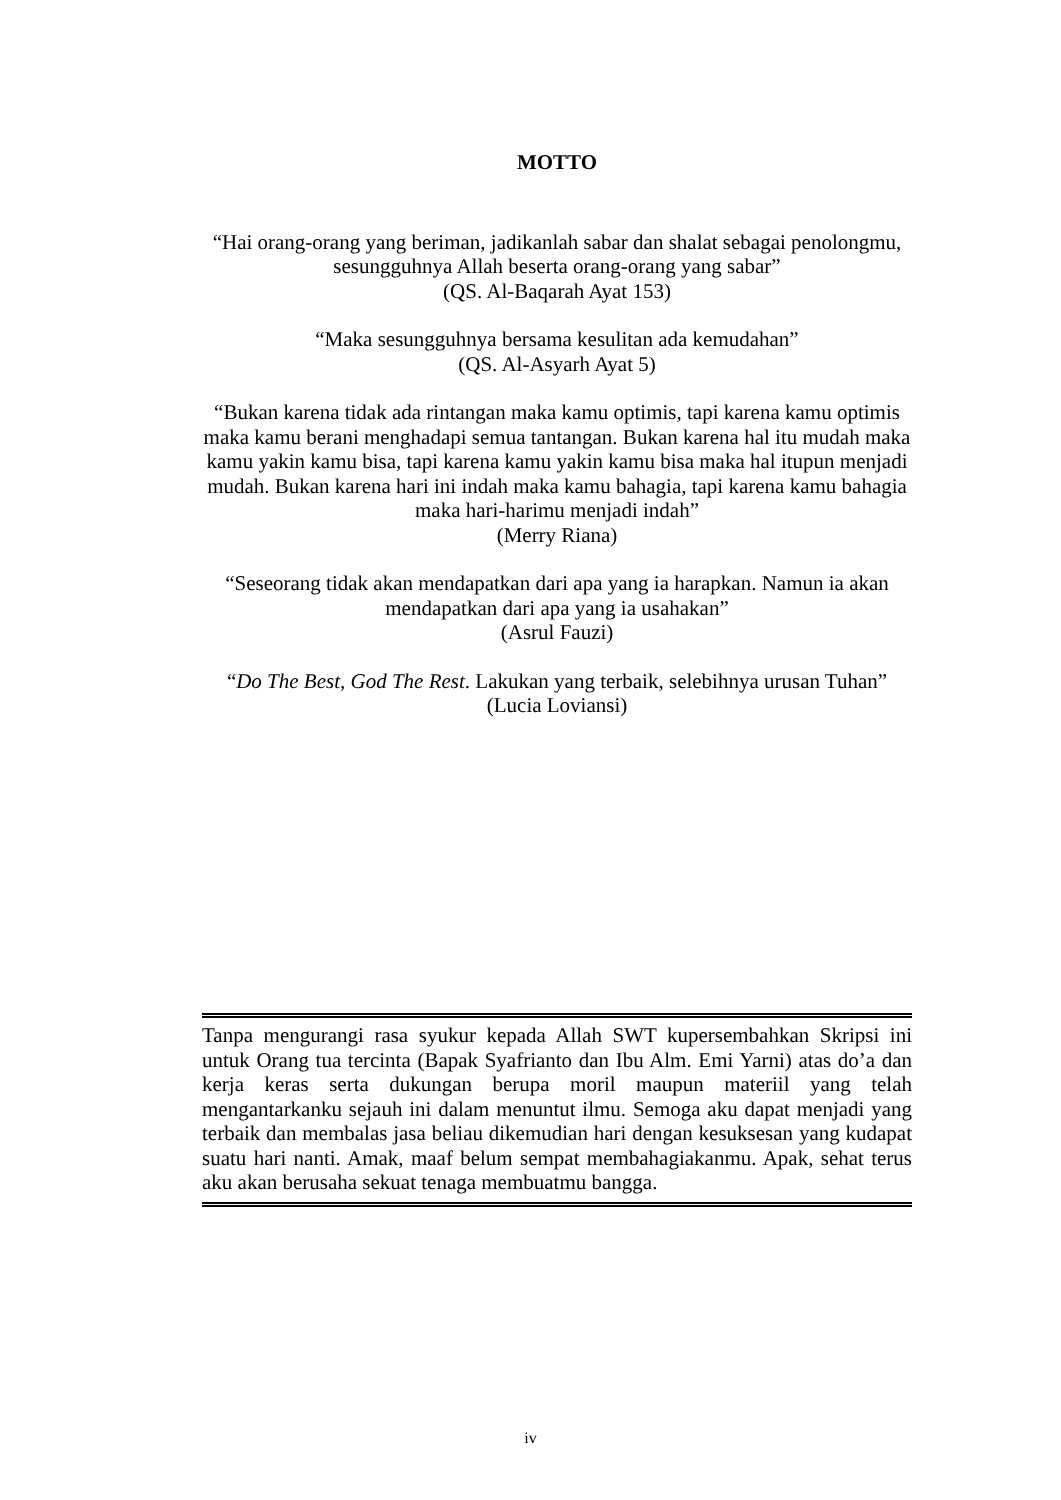MOTTO
“Hai orang-orang yang beriman, jadikanlah sabar dan shalat sebagai penolongmu, sesungguhnya Allah beserta orang-orang yang sabar”
(QS. Al-Baqarah Ayat 153)
“Maka sesungguhnya bersama kesulitan ada kemudahan”
(QS. Al-Asyarh Ayat 5)
“Bukan karena tidak ada rintangan maka kamu optimis, tapi karena kamu optimis maka kamu berani menghadapi semua tantangan. Bukan karena hal itu mudah maka kamu yakin kamu bisa, tapi karena kamu yakin kamu bisa maka hal itupun menjadi mudah. Bukan karena hari ini indah maka kamu bahagia, tapi karena kamu bahagia maka hari-harimu menjadi indah”
(Merry Riana)
“Seseorang tidak akan mendapatkan dari apa yang ia harapkan. Namun ia akan mendapatkan dari apa yang ia usahakan”
(Asrul Fauzi)
“Do The Best, God The Rest. Lakukan yang terbaik, selebihnya urusan Tuhan”
(Lucia Loviansi)
Tanpa mengurangi rasa syukur kepada Allah SWT kupersembahkan Skripsi ini untuk Orang tua tercinta (Bapak Syafrianto dan Ibu Alm. Emi Yarni) atas do’a dan kerja keras serta dukungan berupa moril maupun materiil yang telah mengantarkanku sejauh ini dalam menuntut ilmu. Semoga aku dapat menjadi yang terbaik dan membalas jasa beliau dikemudian hari dengan kesuksesan yang kudapat suatu hari nanti. Amak, maaf belum sempat membahagiakanmu. Apak, sehat terus aku akan berusaha sekuat tenaga membuatmu bangga.
iv